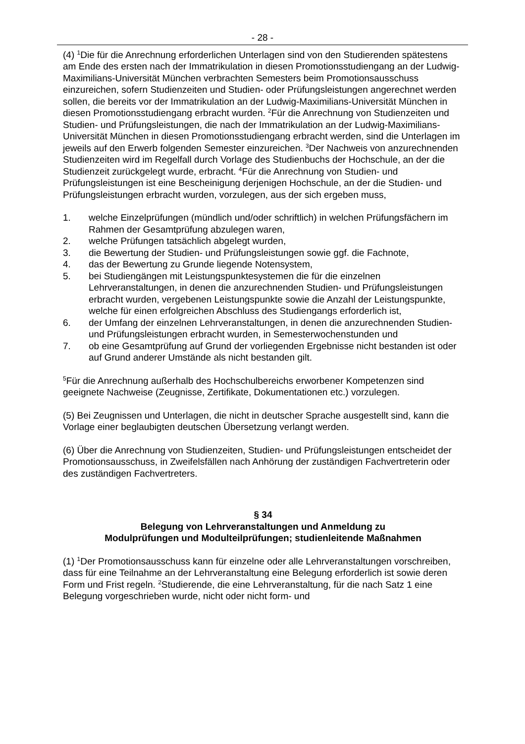- 28 -
(4) <sup>1</sup>Die für die Anrechnung erforderlichen Unterlagen sind von den Studierenden spätestens am Ende des ersten nach der Immatrikulation in diesen Promotionsstudiengang an der Ludwig-Maximilians-Universität München verbrachten Semesters beim Promotionsausschuss einzureichen, sofern Studienzeiten und Studien- oder Prüfungsleistungen angerechnet werden sollen, die bereits vor der Immatrikulation an der Ludwig-Maximilians-Universität München in diesen Promotionsstudiengang erbracht wurden. <sup>2</sup>Für die Anrechnung von Studienzeiten und Studien- und Prüfungsleistungen, die nach der Immatrikulation an der Ludwig-Maximilians-Universität München in diesen Promotionsstudiengang erbracht werden, sind die Unterlagen im jeweils auf den Erwerb folgenden Semester einzureichen. <sup>3</sup>Der Nachweis von anzurechnenden Studienzeiten wird im Regelfall durch Vorlage des Studienbuchs der Hochschule, an der die Studienzeit zurückgelegt wurde, erbracht. <sup>4</sup>Für die Anrechnung von Studien- und Prüfungsleistungen ist eine Bescheinigung derjenigen Hochschule, an der die Studien- und Prüfungsleistungen erbracht wurden, vorzulegen, aus der sich ergeben muss,
1. welche Einzelprüfungen (mündlich und/oder schriftlich) in welchen Prüfungsfächern im Rahmen der Gesamtprüfung abzulegen waren,
2. welche Prüfungen tatsächlich abgelegt wurden,
3. die Bewertung der Studien- und Prüfungsleistungen sowie ggf. die Fachnote,
4. das der Bewertung zu Grunde liegende Notensystem,
5. bei Studiengängen mit Leistungspunktesystemen die für die einzelnen Lehrveranstaltungen, in denen die anzurechnenden Studien- und Prüfungsleistungen erbracht wurden, vergebenen Leistungspunkte sowie die Anzahl der Leistungspunkte, welche für einen erfolgreichen Abschluss des Studiengangs erforderlich ist,
6. der Umfang der einzelnen Lehrveranstaltungen, in denen die anzurechnenden Studien- und Prüfungsleistungen erbracht wurden, in Semesterwochenstunden und
7. ob eine Gesamtprüfung auf Grund der vorliegenden Ergebnisse nicht bestanden ist oder auf Grund anderer Umstände als nicht bestanden gilt.
<sup>5</sup> Für die Anrechnung außerhalb des Hochschulbereichs erworbener Kompetenzen sind geeignete Nachweise (Zeugnisse, Zertifikate, Dokumentationen etc.) vorzulegen.
(5) Bei Zeugnissen und Unterlagen, die nicht in deutscher Sprache ausgestellt sind, kann die Vorlage einer beglaubigten deutschen Übersetzung verlangt werden.
(6) Über die Anrechnung von Studienzeiten, Studien- und Prüfungsleistungen entscheidet der Promotionsausschuss, in Zweifelsfällen nach Anhörung der zuständigen Fachvertreterin oder des zuständigen Fachvertreters.
§ 34
Belegung von Lehrveranstaltungen und Anmeldung zu
Modulprüfungen und Modulteilprüfungen; studienleitende Maßnahmen
(1) <sup>1</sup>Der Promotionsausschuss kann für einzelne oder alle Lehrveranstaltungen vorschreiben, dass für eine Teilnahme an der Lehrveranstaltung eine Belegung erforderlich ist sowie deren Form und Frist regeln. <sup>2</sup>Studierende, die eine Lehrveranstaltung, für die nach Satz 1 eine Belegung vorgeschrieben wurde, nicht oder nicht form- und